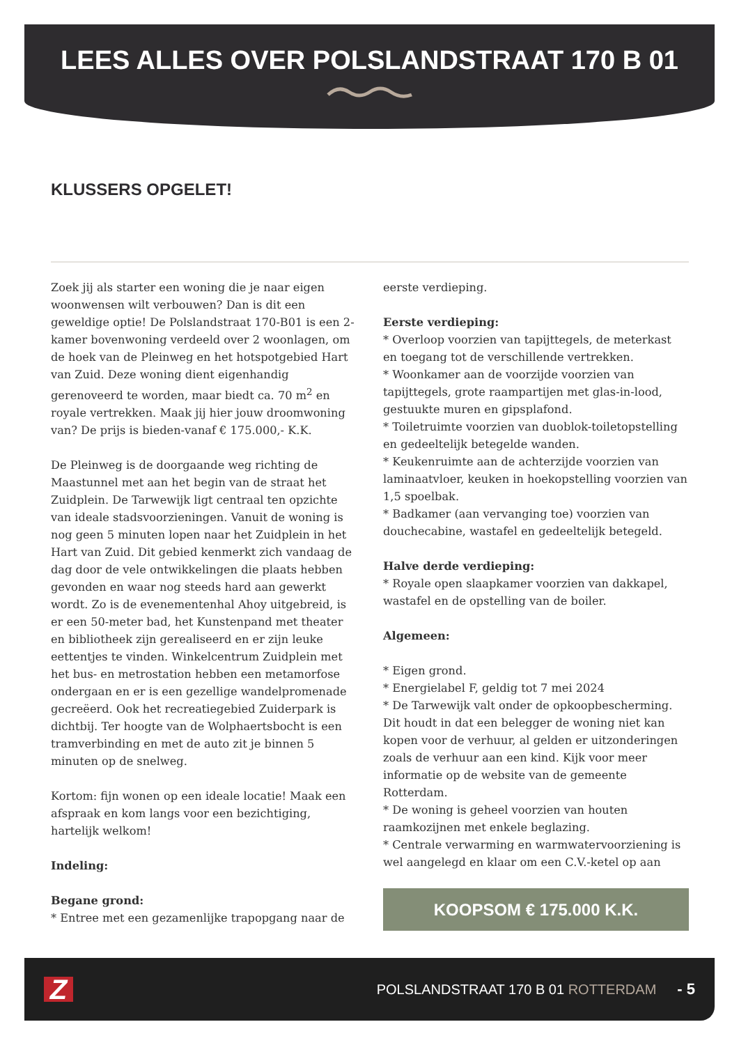LEES ALLES OVER POLSLANDSTRAAT 170 B 01
KLUSSERS OPGELET!
Zoek jij als starter een woning die je naar eigen woonwensen wilt verbouwen? Dan is dit een geweldige optie! De Polslandstraat 170-B01 is een 2-kamer bovenwoning verdeeld over 2 woonlagen, om de hoek van de Pleinweg en het hotspotgebied Hart van Zuid. Deze woning dient eigenhandig gerenoveerd te worden, maar biedt ca. 70 m<sup>2</sup> en royale vertrekken. Maak jij hier jouw droomwoning van? De prijs is bieden-vanaf € 175.000,- K.K.
De Pleinweg is de doorgaande weg richting de Maastunnel met aan het begin van de straat het Zuidplein. De Tarwewijk ligt centraal ten opzichte van ideale stadsvoorzieningen. Vanuit de woning is nog geen 5 minuten lopen naar het Zuidplein in het Hart van Zuid. Dit gebied kenmerkt zich vandaag de dag door de vele ontwikkelingen die plaats hebben gevonden en waar nog steeds hard aan gewerkt wordt. Zo is de evenementenhal Ahoy uitgebreid, is er een 50-meter bad, het Kunstenpand met theater en bibliotheek zijn gerealiseerd en er zijn leuke eettentjes te vinden. Winkelcentrum Zuidplein met het bus- en metrostation hebben een metamorfose ondergaan en er is een gezellige wandelpromenade gecreëerd. Ook het recreatiegebied Zuiderpark is dichtbij. Ter hoogte van de Wolphaertsbocht is een tramverbinding en met de auto zit je binnen 5 minuten op de snelweg.
Kortom: fijn wonen op een ideale locatie! Maak een afspraak en kom langs voor een bezichtiging, hartelijk welkom!
Indeling:
Begane grond:
* Entree met een gezamenlijke trapopgang naar de
eerste verdieping.
Eerste verdieping:
* Overloop voorzien van tapijttegels, de meterkast en toegang tot de verschillende vertrekken.
* Woonkamer aan de voorzijde voorzien van tapijttegels, grote raampartijen met glas-in-lood, gestuukte muren en gipsplafond.
* Toiletruimte voorzien van duoblok-toiletopstelling en gedeeltelijk betegelde wanden.
* Keukenruimte aan de achterzijde voorzien van laminaatvloer, keuken in hoekopstelling voorzien van 1,5 spoelbak.
* Badkamer (aan vervanging toe) voorzien van douchecabine, wastafel en gedeeltelijk betegeld.
Halve derde verdieping:
* Royale open slaapkamer voorzien van dakkapel, wastafel en de opstelling van de boiler.
Algemeen:
* Eigen grond.
* Energielabel F, geldig tot 7 mei 2024
* De Tarwewijk valt onder de opkoopbescherming. Dit houdt in dat een belegger de woning niet kan kopen voor de verhuur, al gelden er uitzonderingen zoals de verhuur aan een kind. Kijk voor meer informatie op de website van de gemeente Rotterdam.
* De woning is geheel voorzien van houten raamkozijnen met enkele beglazing.
* Centrale verwarming en warmwatervoorziening is wel aangelegd en klaar om een C.V.-ketel op aan
KOOPSOM € 175.000 K.K.
Z
POLSLANDSTRAAT 170 B 01 ROTTERDAM
- 5